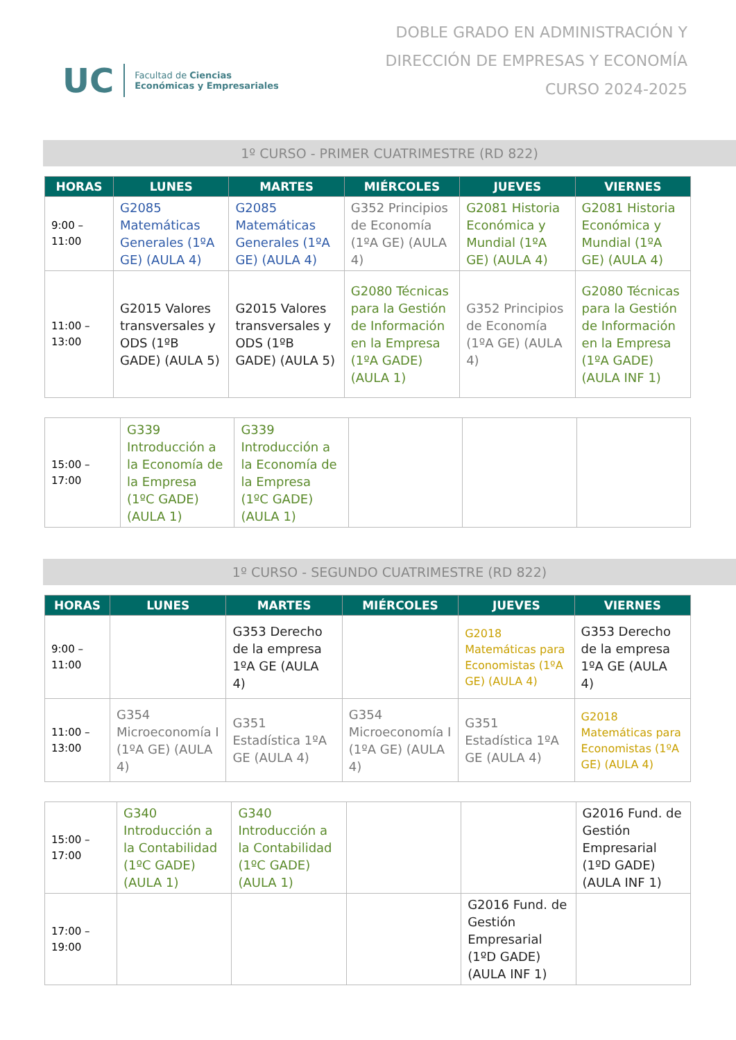UC
Facultad de Ciencias
Económicas y Empresariales
DOBLE GRADO EN ADMINISTRACIÓN Y
DIRECCIÓN DE EMPRESAS Y ECONOMÍA
CURSO 2024-2025
1º CURSO - PRIMER CUATRIMESTRE (RD 822)
| HORAS | LUNES | MARTES | MIÉRCOLES | JUEVES | VIERNES |
| --- | --- | --- | --- | --- | --- |
| 9:00 – 11:00 | G2085 Matemáticas Generales (1ºA GE) (AULA 4) | G2085 Matemáticas Generales (1ºA GE) (AULA 4) | G352 Principios de Economía (1ºA GE) (AULA 4) | G2081 Historia Económica y Mundial (1ºA GE) (AULA 4) | G2081 Historia Económica y Mundial (1ºA GE) (AULA 4) |
| 11:00 – 13:00 | G2015 Valores transversales y ODS (1ºB GADE) (AULA 5) | G2015 Valores transversales y ODS (1ºB GADE) (AULA 5) | G2080 Técnicas para la Gestión de Información en la Empresa (1ºA GADE) (AULA 1) | G352 Principios de Economía (1ºA GE) (AULA 4) | G2080 Técnicas para la Gestión de Información en la Empresa (1ºA GADE) (AULA INF 1) |
| 15:00 – 17:00 | G339 Introducción a la Economía de la Empresa (1ºC GADE) (AULA 1) | G339 Introducción a la Economía de la Empresa (1ºC GADE) (AULA 1) | | | |
1º CURSO - SEGUNDO CUATRIMESTRE (RD 822)
| HORAS | LUNES | MARTES | MIÉRCOLES | JUEVES | VIERNES |
| --- | --- | --- | --- | --- | --- |
| 9:00 – 11:00 | | G353 Derecho de la empresa 1ºA GE (AULA 4) | | G2018 Matemáticas para Economistas (1ºA GE) (AULA 4) | G353 Derecho de la empresa 1ºA GE (AULA 4) |
| 11:00 – 13:00 | G354 Microeconomía I (1ºA GE) (AULA 4) | G351 Estadística 1ºA GE (AULA 4) | G354 Microeconomía I (1ºA GE) (AULA 4) | G351 Estadística 1ºA GE (AULA 4) | G2018 Matemáticas para Economistas (1ºA GE) (AULA 4) |
| 15:00 – 17:00 | G340 Introducción a la Contabilidad (1ºC GADE) (AULA 1) | G340 Introducción a la Contabilidad (1ºC GADE) (AULA 1) | | | G2016 Fund. de Gestión Empresarial (1ºD GADE) (AULA INF 1) |
| 17:00 – 19:00 | | | | G2016 Fund. de Gestión Empresarial (1ºD GADE) (AULA INF 1) | |